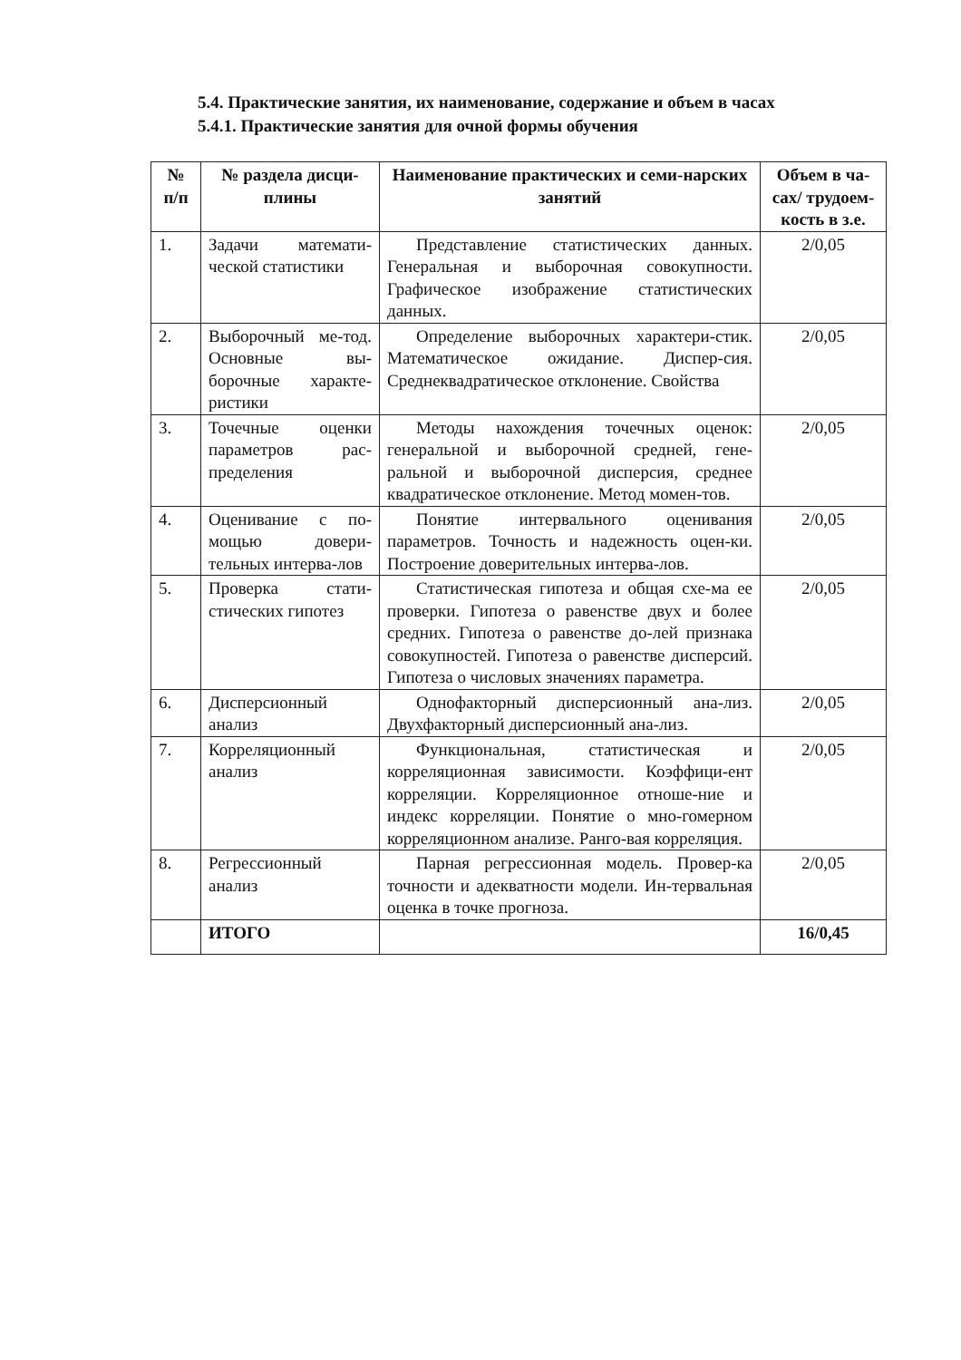5.4. Практические занятия, их наименование, содержание и объем в часах
5.4.1. Практические занятия для очной формы обучения
| № п/п | № раздела дисци-плины | Наименование практических и семи-нарских занятий | Объем в ча-сах/ трудоем-кость в з.е. |
| --- | --- | --- | --- |
| 1. | Задачи математи-ческой статистики | Представление статистических данных. Генеральная и выборочная совокупности. Графическое изображение статистических данных. | 2/0,05 |
| 2. | Выборочный ме-тод. Основные вы-борочные характе-ристики | Определение выборочных характери-стик. Математическое ожидание. Диспер-сия. Среднеквадратическое отклонение. Свойства | 2/0,05 |
| 3. | Точечные оценки параметров рас-пределения | Методы нахождения точечных оценок: генеральной и выборочной средней, гене-ральной и выборочной дисперсия, среднее квадратическое отклонение. Метод момен-тов. | 2/0,05 |
| 4. | Оценивание с по-мощью довери-тельных интерва-лов | Понятие интервального оценивания параметров. Точность и надежность оцен-ки. Построение доверительных интерва-лов. | 2/0,05 |
| 5. | Проверка стати-стических гипотез | Статистическая гипотеза и общая схе-ма ее проверки. Гипотеза о равенстве двух и более средних. Гипотеза о равенстве до-лей признака совокупностей. Гипотеза о равенстве дисперсий. Гипотеза о числовых значениях параметра. | 2/0,05 |
| 6. | Дисперсионный анализ | Однофакторный дисперсионный ана-лиз. Двухфакторный дисперсионный ана-лиз. | 2/0,05 |
| 7. | Корреляционный анализ | Функциональная, статистическая и корреляционная зависимости. Коэффици-ент корреляции. Корреляционное отноше-ние и индекс корреляции. Понятие о мно-гомерном корреляционном анализе. Ранго-вая корреляция. | 2/0,05 |
| 8. | Регрессионный анализ | Парная регрессионная модель. Провер-ка точности и адекватности модели. Ин-тервальная оценка в точке прогноза. | 2/0,05 |
| | ИТОГО | | 16/0,45 |